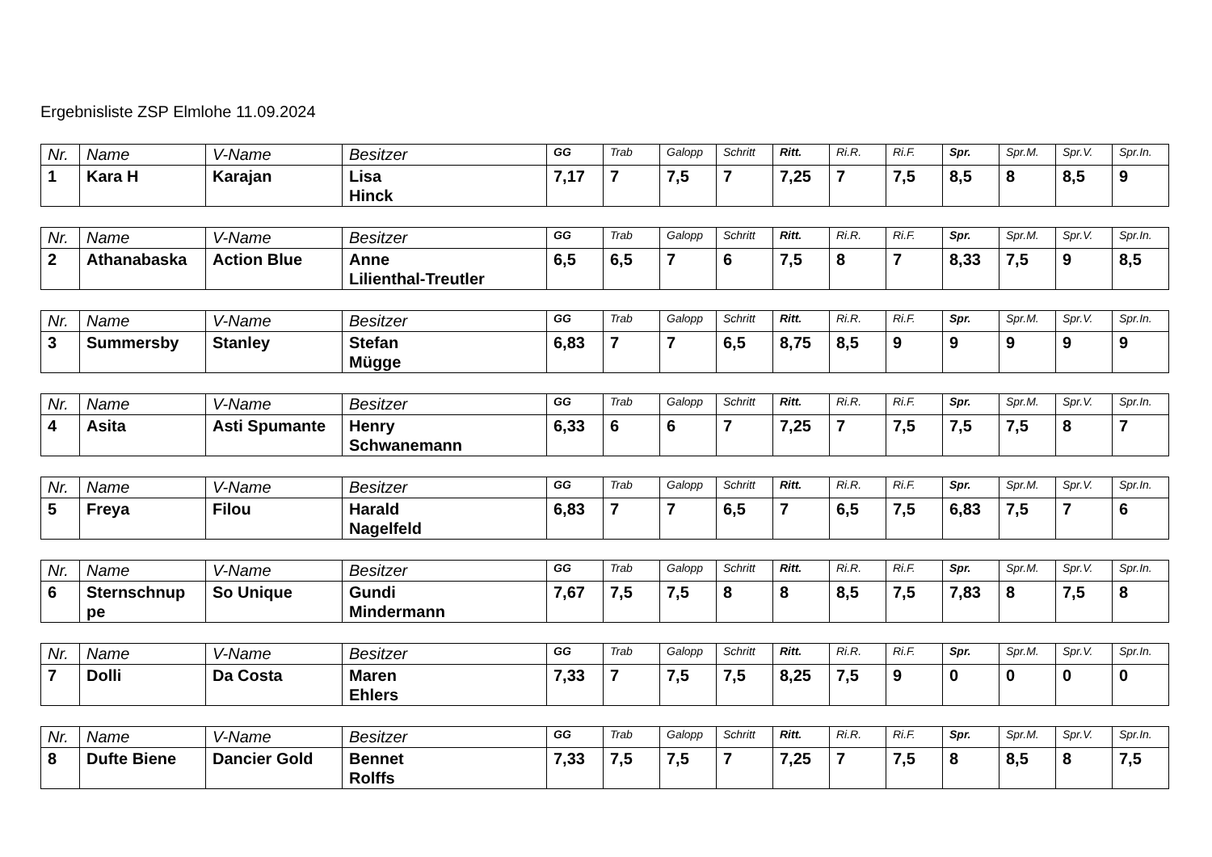Ergebnisliste ZSP Elmlohe 11.09.2024
| Nr. | Name | V-Name | Besitzer | GG | Trab | Galopp | Schritt | Ritt. | Ri.R. | Ri.F. | Spr. | Spr.M. | Spr.V. | Spr.In. |
| --- | --- | --- | --- | --- | --- | --- | --- | --- | --- | --- | --- | --- | --- | --- |
| 1 | Kara H | Karajan | Lisa Hinck | 7,17 | 7 | 7,5 | 7 | 7,25 | 7 | 7,5 | 8,5 | 8 | 8,5 | 9 |
| Nr. | Name | V-Name | Besitzer | GG | Trab | Galopp | Schritt | Ritt. | Ri.R. | Ri.F. | Spr. | Spr.M. | Spr.V. | Spr.In. |
| --- | --- | --- | --- | --- | --- | --- | --- | --- | --- | --- | --- | --- | --- | --- |
| 2 | Athanabaska | Action Blue | Anne Lilienthal-Treutler | 6,5 | 6,5 | 7 | 6 | 7,5 | 8 | 7 | 8,33 | 7,5 | 9 | 8,5 |
| Nr. | Name | V-Name | Besitzer | GG | Trab | Galopp | Schritt | Ritt. | Ri.R. | Ri.F. | Spr. | Spr.M. | Spr.V. | Spr.In. |
| --- | --- | --- | --- | --- | --- | --- | --- | --- | --- | --- | --- | --- | --- | --- |
| 3 | Summersby | Stanley | Stefan Mügge | 6,83 | 7 | 7 | 6,5 | 8,75 | 8,5 | 9 | 9 | 9 | 9 | 9 |
| Nr. | Name | V-Name | Besitzer | GG | Trab | Galopp | Schritt | Ritt. | Ri.R. | Ri.F. | Spr. | Spr.M. | Spr.V. | Spr.In. |
| --- | --- | --- | --- | --- | --- | --- | --- | --- | --- | --- | --- | --- | --- | --- |
| 4 | Asita | Asti Spumante | Henry Schwanemann | 6,33 | 6 | 6 | 7 | 7,25 | 7 | 7,5 | 7,5 | 7,5 | 8 | 7 |
| Nr. | Name | V-Name | Besitzer | GG | Trab | Galopp | Schritt | Ritt. | Ri.R. | Ri.F. | Spr. | Spr.M. | Spr.V. | Spr.In. |
| --- | --- | --- | --- | --- | --- | --- | --- | --- | --- | --- | --- | --- | --- | --- |
| 5 | Freya | Filou | Harald Nagelfeld | 6,83 | 7 | 7 | 6,5 | 7 | 6,5 | 7,5 | 6,83 | 7,5 | 7 | 6 |
| Nr. | Name | V-Name | Besitzer | GG | Trab | Galopp | Schritt | Ritt. | Ri.R. | Ri.F. | Spr. | Spr.M. | Spr.V. | Spr.In. |
| --- | --- | --- | --- | --- | --- | --- | --- | --- | --- | --- | --- | --- | --- | --- |
| 6 | Sternschnup pe | So Unique | Gundi Mindermann | 7,67 | 7,5 | 7,5 | 8 | 8 | 8,5 | 7,5 | 7,83 | 8 | 7,5 | 8 |
| Nr. | Name | V-Name | Besitzer | GG | Trab | Galopp | Schritt | Ritt. | Ri.R. | Ri.F. | Spr. | Spr.M. | Spr.V. | Spr.In. |
| --- | --- | --- | --- | --- | --- | --- | --- | --- | --- | --- | --- | --- | --- | --- |
| 7 | Dolli | Da Costa | Maren Ehlers | 7,33 | 7 | 7,5 | 7,5 | 8,25 | 7,5 | 9 | 0 | 0 | 0 | 0 |
| Nr. | Name | V-Name | Besitzer | GG | Trab | Galopp | Schritt | Ritt. | Ri.R. | Ri.F. | Spr. | Spr.M. | Spr.V. | Spr.In. |
| --- | --- | --- | --- | --- | --- | --- | --- | --- | --- | --- | --- | --- | --- | --- |
| 8 | Dufte Biene | Dancier Gold | Bennet Rolffs | 7,33 | 7,5 | 7,5 | 7 | 7,25 | 7 | 7,5 | 8 | 8,5 | 8 | 7,5 |